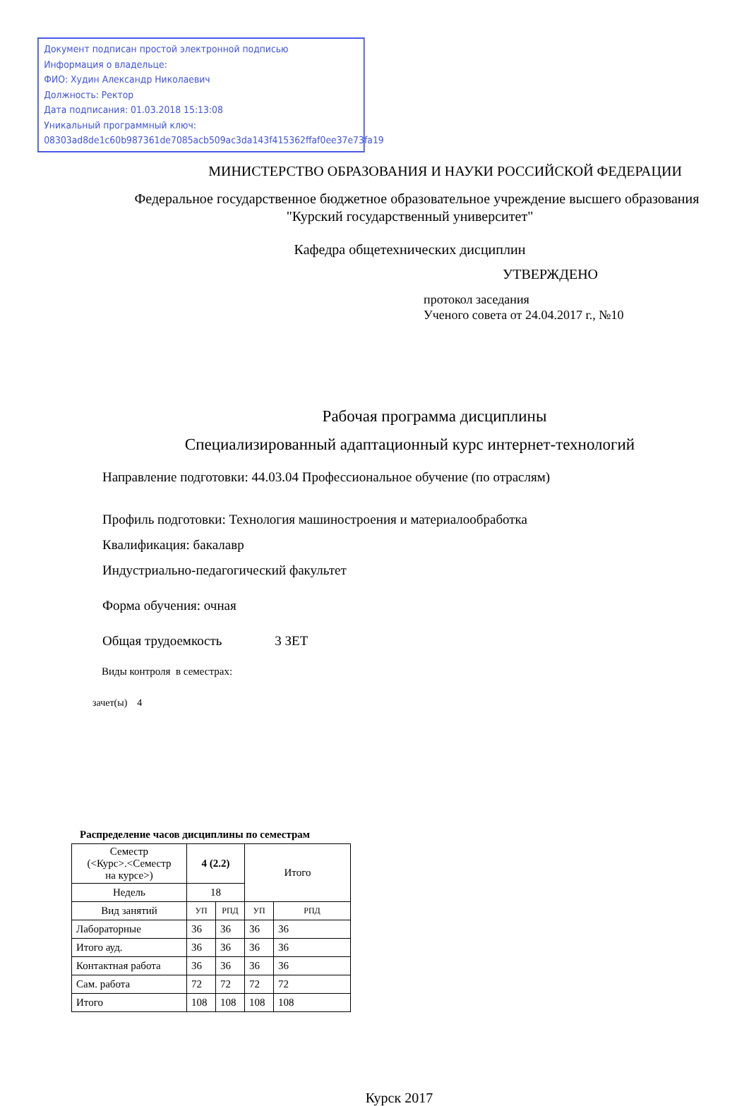Документ подписан простой электронной подписью
Информация о владельце:
ФИО: Худин Александр Николаевич
Должность: Ректор
Дата подписания: 01.03.2018 15:13:08
Уникальный программный ключ:
08303ad8de1c60b987361de7085acb509ac3da143f415362ffaf0ee37e73fa19
МИНИСТЕРСТВО ОБРАЗОВАНИЯ И НАУКИ РОССИЙСКОЙ ФЕДЕРАЦИИ
Федеральное государственное бюджетное образовательное учреждение высшего образования
"Курский государственный университет"
Кафедра общетехнических дисциплин
УТВЕРЖДЕНО
протокол заседания
Ученого совета от 24.04.2017 г., №10
Рабочая программа дисциплины
Специализированный адаптационный курс интернет-технологий
Направление подготовки: 44.03.04 Профессиональное обучение (по отраслям)
Профиль подготовки: Технология машиностроения и материалообработка
Квалификация: бакалавр
Индустриально-педагогический факультет
Форма обучения: очная
Общая трудоемкость 3 ЗЕТ
Виды контроля в семестрах:
зачет(ы) 4
Распределение часов дисциплины по семестрам
| Семестр (<Курс>.<Семестр на курсе>) | 4 (2.2) | | Итого | |
| Недель | 18 | | | |
| Вид занятий | УП | РПД | УП | РПД |
| Лабораторные | 36 | 36 | 36 | 36 |
| Итого ауд. | 36 | 36 | 36 | 36 |
| Контактная работа | 36 | 36 | 36 | 36 |
| Сам. работа | 72 | 72 | 72 | 72 |
| Итого | 108 | 108 | 108 | 108 |
Курск 2017